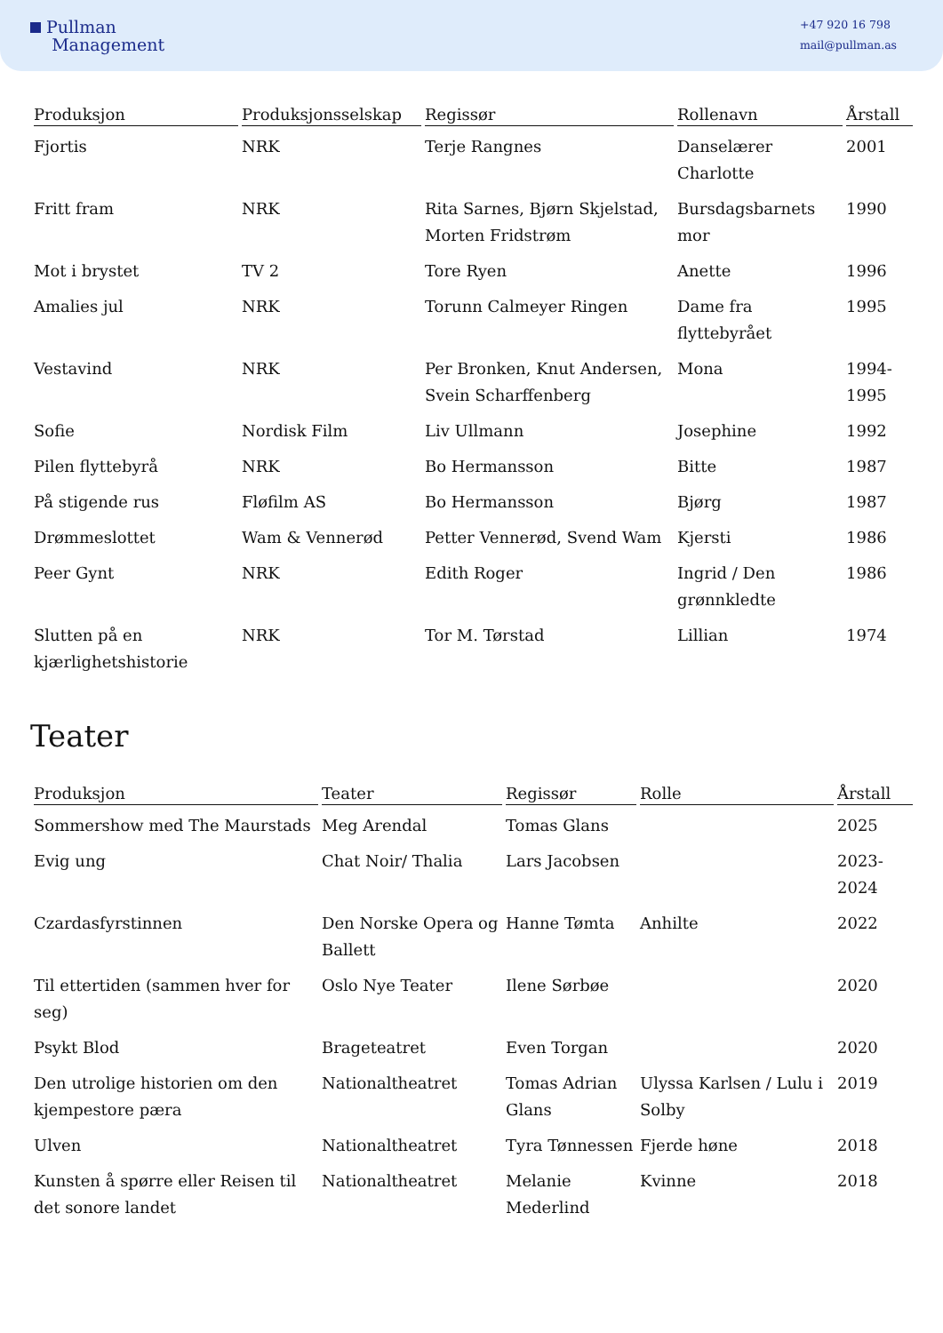Pullman
Management
+47 920 16 798
mail@pullman.as
| Produksjon | Produksjonsselskap | Regissør | Rollenavn | Årstall |
| --- | --- | --- | --- | --- |
| Fjortis | NRK | Terje Rangnes | Danselærer Charlotte | 2001 |
| Fritt fram | NRK | Rita Sarnes, Bjørn Skjelstad, Morten Fridstrøm | Bursdagsbarnets mor | 1990 |
| Mot i brystet | TV 2 | Tore Ryen | Anette | 1996 |
| Amalies jul | NRK | Torunn Calmeyer Ringen | Dame fra flyttebyrået | 1995 |
| Vestavind | NRK | Per Bronken, Knut Andersen, Svein Scharffenberg | Mona | 1994-1995 |
| Sofie | Nordisk Film | Liv Ullmann | Josephine | 1992 |
| Pilen flyttebyrå | NRK | Bo Hermansson | Bitte | 1987 |
| På stigende rus | Fløfilm AS | Bo Hermansson | Bjørg | 1987 |
| Drømmeslottet | Wam & Vennerød | Petter Vennerød, Svend Wam | Kjersti | 1986 |
| Peer Gynt | NRK | Edith Roger | Ingrid / Den grønnkledte | 1986 |
| Slutten på en kjærlighetshistorie | NRK | Tor M. Tørstad | Lillian | 1974 |
Teater
| Produksjon | Teater | Regissør | Rolle | Årstall |
| --- | --- | --- | --- | --- |
| Sommershow med The Maurstads | Meg Arendal | Tomas Glans | | 2025 |
| Evig ung | Chat Noir/ Thalia | Lars Jacobsen | | 2023-2024 |
| Czardasfyrstinnen | Den Norske Opera og Ballett | Hanne Tømta | Anhilte | 2022 |
| Til ettertiden (sammen hver for seg) | Oslo Nye Teater | Ilene Sørbøe | | 2020 |
| Psykt Blod | Brageteatret | Even Torgan | | 2020 |
| Den utrolige historien om den kjempestore pæra | Nationaltheatret | Tomas Adrian Glans | Ulyssa Karlsen / Lulu i Solby | 2019 |
| Ulven | Nationaltheatret | Tyra Tønnessen | Fjerde høne | 2018 |
| Kunsten å spørre eller Reisen til det sonore landet | Nationaltheatret | Melanie Mederlind | Kvinne | 2018 |